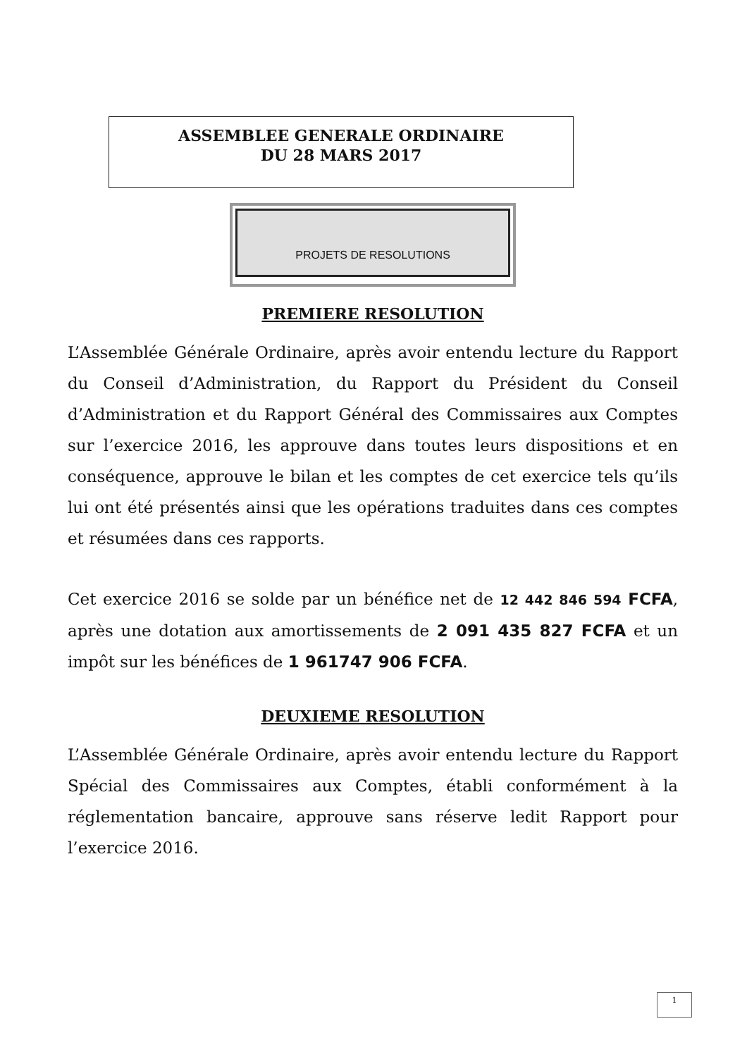ASSEMBLEE GENERALE ORDINAIRE
DU 28 MARS 2017
PROJETS DE RESOLUTIONS
PREMIERE RESOLUTION
L’Assemblée Générale Ordinaire, après avoir entendu lecture du Rapport du Conseil d’Administration, du Rapport du Président du Conseil d’Administration et du Rapport Général des Commissaires aux Comptes sur l’exercice 2016, les approuve dans toutes leurs dispositions et en conséquence, approuve le bilan et les comptes de cet exercice tels qu’ils lui ont été présentés ainsi que les opérations traduites dans ces comptes et résumées dans ces rapports.
Cet exercice 2016 se solde par un bénéfice net de 12 442 846 594 FCFA, après une dotation aux amortissements de 2 091 435 827 FCFA et un impôt sur les bénéfices de 1 961747 906 FCFA.
DEUXIEME RESOLUTION
L’Assemblée Générale Ordinaire, après avoir entendu lecture du Rapport Spécial des Commissaires aux Comptes, établi conformément à la réglementation bancaire, approuve sans réserve ledit Rapport pour l’exercice 2016.
1